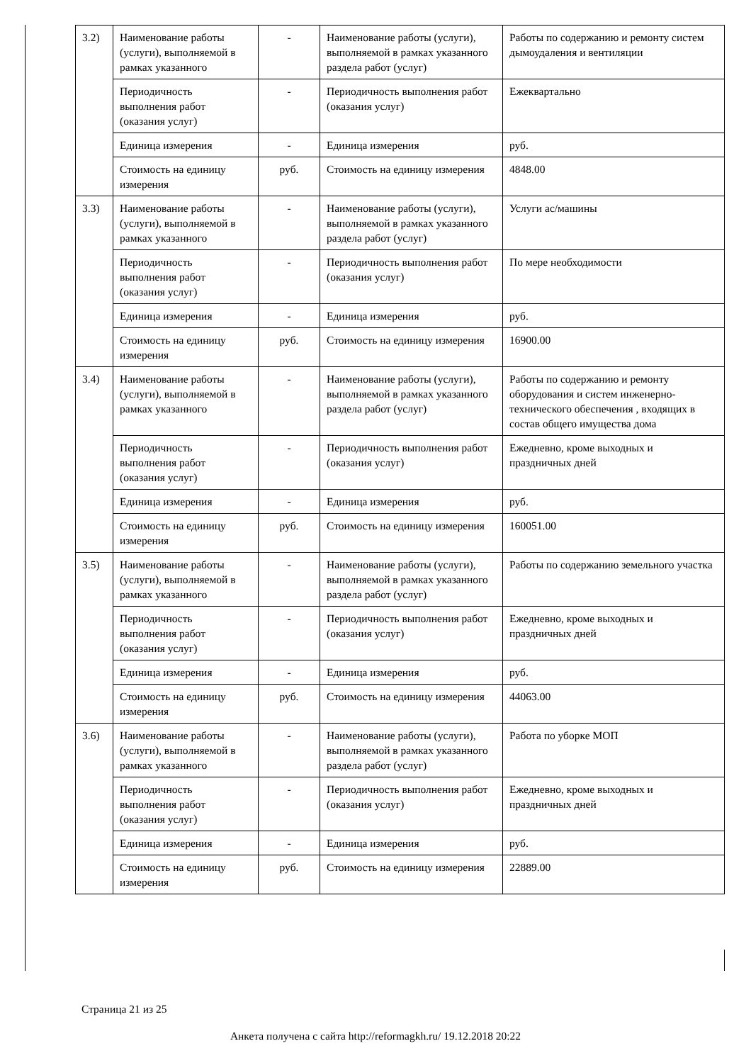| 3.2) | Наименование работы (услуги), выполняемой в рамках указанного | - | Наименование работы (услуги), выполняемой в рамках указанного раздела работ (услуг) | Работы по содержанию и ремонту систем дымоудаления и вентиляции |
| | Периодичность выполнения работ (оказания услуг) | - | Периодичность выполнения работ (оказания услуг) | Ежеквартально |
| | Единица измерения | - | Единица измерения | руб. |
| | Стоимость на единицу измерения | руб. | Стоимость на единицу измерения | 4848.00 |
| 3.3) | Наименование работы (услуги), выполняемой в рамках указанного | - | Наименование работы (услуги), выполняемой в рамках указанного раздела работ (услуг) | Услуги ас/машины |
| | Периодичность выполнения работ (оказания услуг) | - | Периодичность выполнения работ (оказания услуг) | По мере необходимости |
| | Единица измерения | - | Единица измерения | руб. |
| | Стоимость на единицу измерения | руб. | Стоимость на единицу измерения | 16900.00 |
| 3.4) | Наименование работы (услуги), выполняемой в рамках указанного | - | Наименование работы (услуги), выполняемой в рамках указанного раздела работ (услуг) | Работы по содержанию и ремонту оборудования и систем инженерно-технического обеспечения , входящих в состав общего имущества дома |
| | Периодичность выполнения работ (оказания услуг) | - | Периодичность выполнения работ (оказания услуг) | Ежедневно, кроме выходных и праздничных дней |
| | Единица измерения | - | Единица измерения | руб. |
| | Стоимость на единицу измерения | руб. | Стоимость на единицу измерения | 160051.00 |
| 3.5) | Наименование работы (услуги), выполняемой в рамках указанного | - | Наименование работы (услуги), выполняемой в рамках указанного раздела работ (услуг) | Работы по содержанию земельного участка |
| | Периодичность выполнения работ (оказания услуг) | - | Периодичность выполнения работ (оказания услуг) | Ежедневно, кроме выходных и праздничных дней |
| | Единица измерения | - | Единица измерения | руб. |
| | Стоимость на единицу измерения | руб. | Стоимость на единицу измерения | 44063.00 |
| 3.6) | Наименование работы (услуги), выполняемой в рамках указанного | - | Наименование работы (услуги), выполняемой в рамках указанного раздела работ (услуг) | Работа по уборке МОП |
| | Периодичность выполнения работ (оказания услуг) | - | Периодичность выполнения работ (оказания услуг) | Ежедневно, кроме выходных и праздничных дней |
| | Единица измерения | - | Единица измерения | руб. |
| | Стоимость на единицу измерения | руб. | Стоимость на единицу измерения | 22889.00 |
Страница 21 из 25
Анкета получена с сайта http://reformagkh.ru/ 19.12.2018 20:22